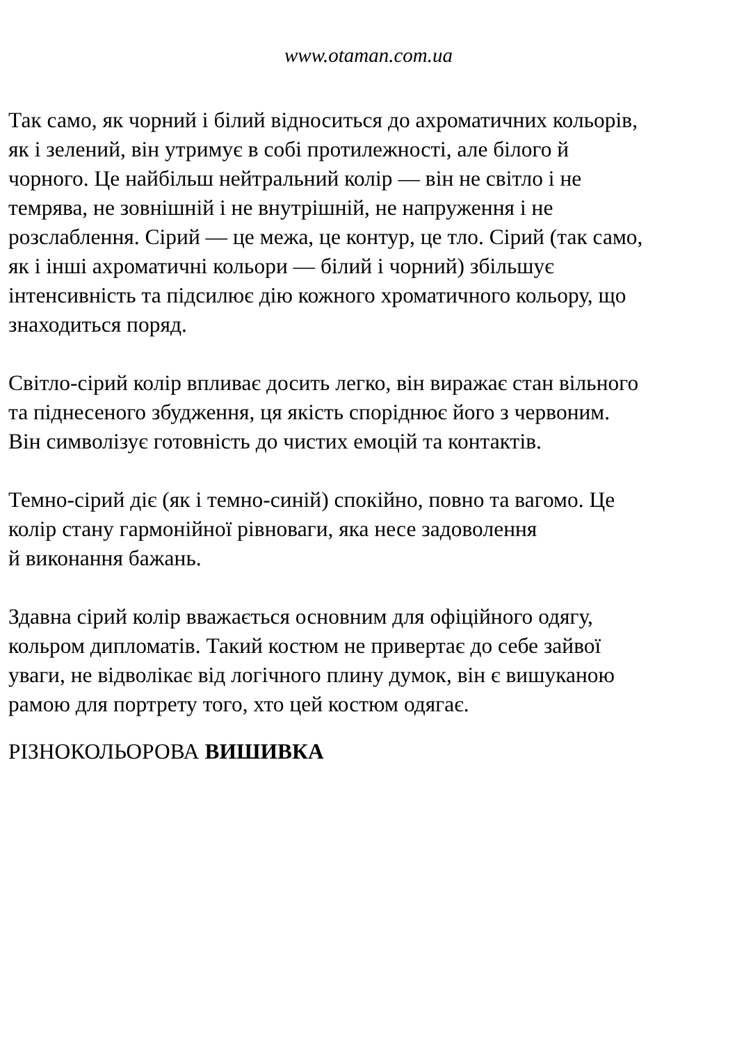www.otaman.com.ua
Так само, як чорний і білий відноситься до ахроматичних кольорів,
як і зелений, він утримує в собі протилежності, але білого й
чорного. Це найбільш нейтральний колір — він не світло і не
темрява, не зовнішній і не внутрішній, не напруження і не
розслаблення. Сірий — це межа, це контур, це тло. Сірий (так само,
як і інші ахроматичні кольори — білий і чорний) збільшує
інтенсивність та підсилює дію кожного хроматичного кольору, що
знаходиться поряд.
Світло-сірий колір впливає досить легко, він виражає стан вільного
та піднесеного збудження, ця якість споріднює його з червоним.
Він символізує готовність до чистих емоцій та контактів.
Темно-сірий діє (як і темно-синій) спокійно, повно та вагомо. Це
колір стану гармонійної рівноваги, яка несе задоволення
й виконання бажань.
Здавна сірий колір вважається основним для офіційного одягу,
кольром дипломатів. Такий костюм не привертає до себе зайвої
уваги, не відволікає від логічного плину думок, він є вишуканою
рамою для портрету того, хто цей костюм одягає.
РІЗНОКОЛЬОРОВА ВИШИВКА